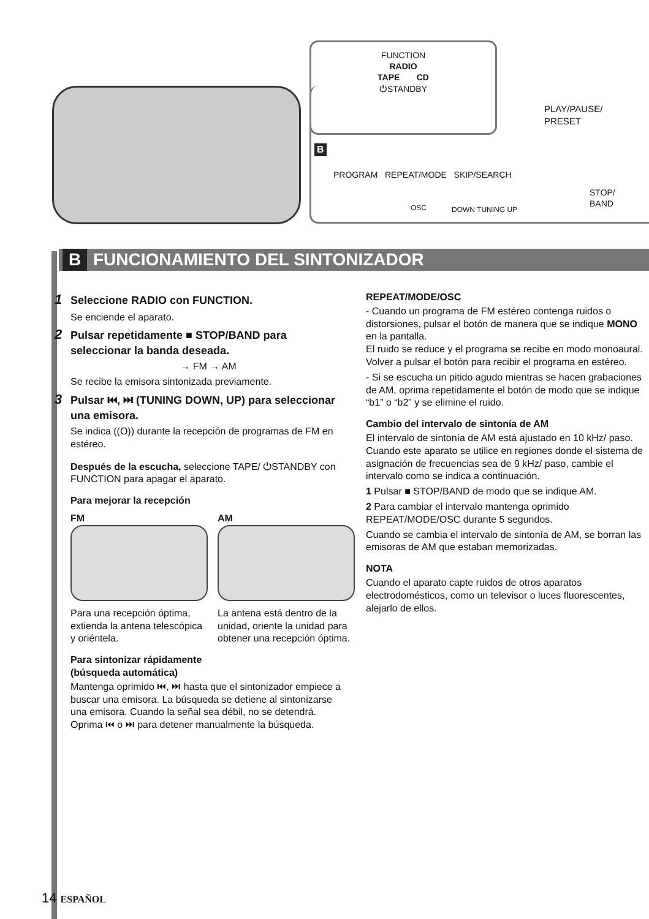FUNCTION
RADIO
TAPE CD
⏻STANDBY
PLAY/PAUSE/
PRESET
B
PROGRAM REPEAT/MODE SKIP/SEARCH
OSC DOWN TUNING UP
STOP/
BAND
B FUNCIONAMIENTO DEL SINTONIZADOR
1 Seleccione RADIO con FUNCTION.
Se enciende el aparato.
2 Pulsar repetidamente ■ STOP/BAND para seleccionar la banda deseada.
→ FM → AM
Se recibe la emisora sintonizada previamente.
3 Pulsar ⏮, ⏭ (TUNING DOWN, UP) para seleccionar una emisora.
Se indica ((O)) durante la recepción de programas de FM en estéreo.
Después de la escucha, seleccione TAPE/ ⏻STANDBY con FUNCTION para apagar el aparato.
Para mejorar la recepción
FM
Para una recepción óptima, extienda la antena telescópica y oriéntela.
AM
La antena está dentro de la unidad, oriente la unidad para obtener una recepción óptima.
Para sintonizar rápidamente
(búsqueda automática)
Mantenga oprimido ⏮, ⏭ hasta que el sintonizador empiece a buscar una emisora. La búsqueda se detiene al sintonizarse una emisora. Cuando la señal sea débil, no se detendrá. Oprima ⏮ o ⏭ para detener manualmente la búsqueda.
REPEAT/MODE/OSC
- Cuando un programa de FM estéreo contenga ruidos o distorsiones, pulsar el botón de manera que se indique MONO en la pantalla.
El ruido se reduce y el programa se recibe en modo monoaural.
Volver a pulsar el botón para recibir el programa en estéreo.
- Si se escucha un pitido agudo mientras se hacen grabaciones de AM, oprima repetidamente el botón de modo que se indique “b1” o “b2” y se elimine el ruido.
Cambio del intervalo de sintonía de AM
El intervalo de sintonía de AM está ajustado en 10 kHz/ paso. Cuando este aparato se utilice en regiones donde el sistema de asignación de frecuencias sea de 9 kHz/ paso, cambie el intervalo como se indica a continuación.
1 Pulsar ■ STOP/BAND de modo que se indique AM.
2 Para cambiar el intervalo mantenga oprimido REPEAT/MODE/OSC durante 5 segundos.
Cuando se cambia el intervalo de sintonía de AM, se borran las emisoras de AM que estaban memorizadas.
NOTA
Cuando el aparato capte ruidos de otros aparatos electrodomésticos, como un televisor o luces fluorescentes, alejarlo de ellos.
14 ESPAÑOL